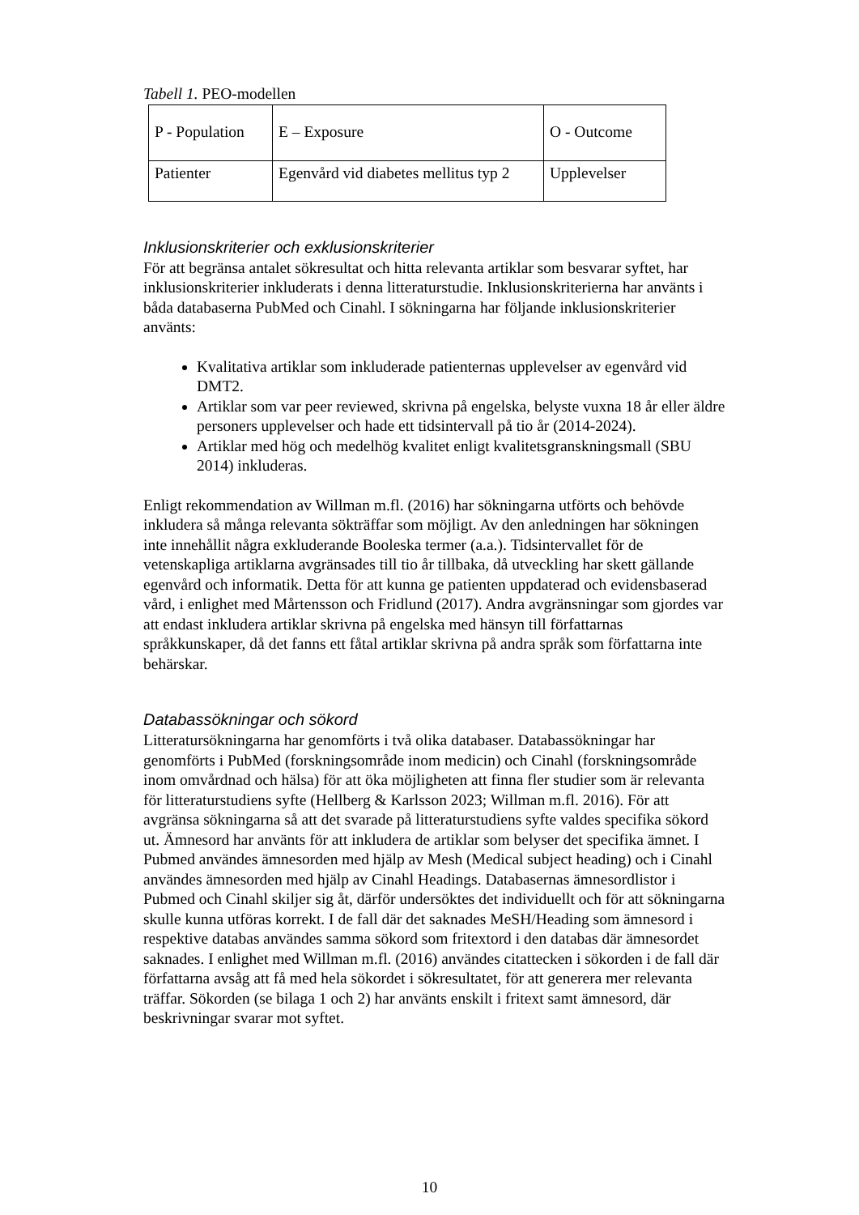Tabell 1. PEO-modellen
| P - Population | E – Exposure | O - Outcome |
| Patienter | Egenvård vid diabetes mellitus typ 2 | Upplevelser |
Inklusionskriterier och exklusionskriterier
För att begränsa antalet sökresultat och hitta relevanta artiklar som besvarar syftet, har inklusionskriterier inkluderats i denna litteraturstudie. Inklusionskriterierna har använts i båda databaserna PubMed och Cinahl. I sökningarna har följande inklusionskriterier använts:
Kvalitativa artiklar som inkluderade patienternas upplevelser av egenvård vid DMT2.
Artiklar som var peer reviewed, skrivna på engelska, belyste vuxna 18 år eller äldre personers upplevelser och hade ett tidsintervall på tio år (2014-2024).
Artiklar med hög och medelhög kvalitet enligt kvalitetsgranskningsmall (SBU 2014) inkluderas.
Enligt rekommendation av Willman m.fl. (2016) har sökningarna utförts och behövde inkludera så många relevanta sökträffar som möjligt. Av den anledningen har sökningen inte innehållit några exkluderande Booleska termer (a.a.). Tidsintervallet för de vetenskapliga artiklarna avgränsades till tio år tillbaka, då utveckling har skett gällande egenvård och informatik. Detta för att kunna ge patienten uppdaterad och evidensbaserad vård, i enlighet med Mårtensson och Fridlund (2017). Andra avgränsningar som gjordes var att endast inkludera artiklar skrivna på engelska med hänsyn till författarnas språkkunskaper, då det fanns ett fåtal artiklar skrivna på andra språk som författarna inte behärskar.
Databassökningar och sökord
Litteratursökningarna har genomförts i två olika databaser. Databassökningar har genomförts i PubMed (forskningsområde inom medicin) och Cinahl (forskningsområde inom omvårdnad och hälsa) för att öka möjligheten att finna fler studier som är relevanta för litteraturstudiens syfte (Hellberg & Karlsson 2023; Willman m.fl. 2016). För att avgränsa sökningarna så att det svarade på litteraturstudiens syfte valdes specifika sökord ut. Ämnesord har använts för att inkludera de artiklar som belyser det specifika ämnet. I Pubmed användes ämnesorden med hjälp av Mesh (Medical subject heading) och i Cinahl användes ämnesorden med hjälp av Cinahl Headings. Databasernas ämnesordlistor i Pubmed och Cinahl skiljer sig åt, därför undersöktes det individuellt och för att sökningarna skulle kunna utföras korrekt. I de fall där det saknades MeSH/Heading som ämnesord i respektive databas användes samma sökord som fritextord i den databas där ämnesordet saknades. I enlighet med Willman m.fl. (2016) användes citattecken i sökorden i de fall där författarna avsåg att få med hela sökordet i sökresultatet, för att generera mer relevanta träffar. Sökorden (se bilaga 1 och 2) har använts enskilt i fritext samt ämnesord, där beskrivningar svarar mot syftet.
10